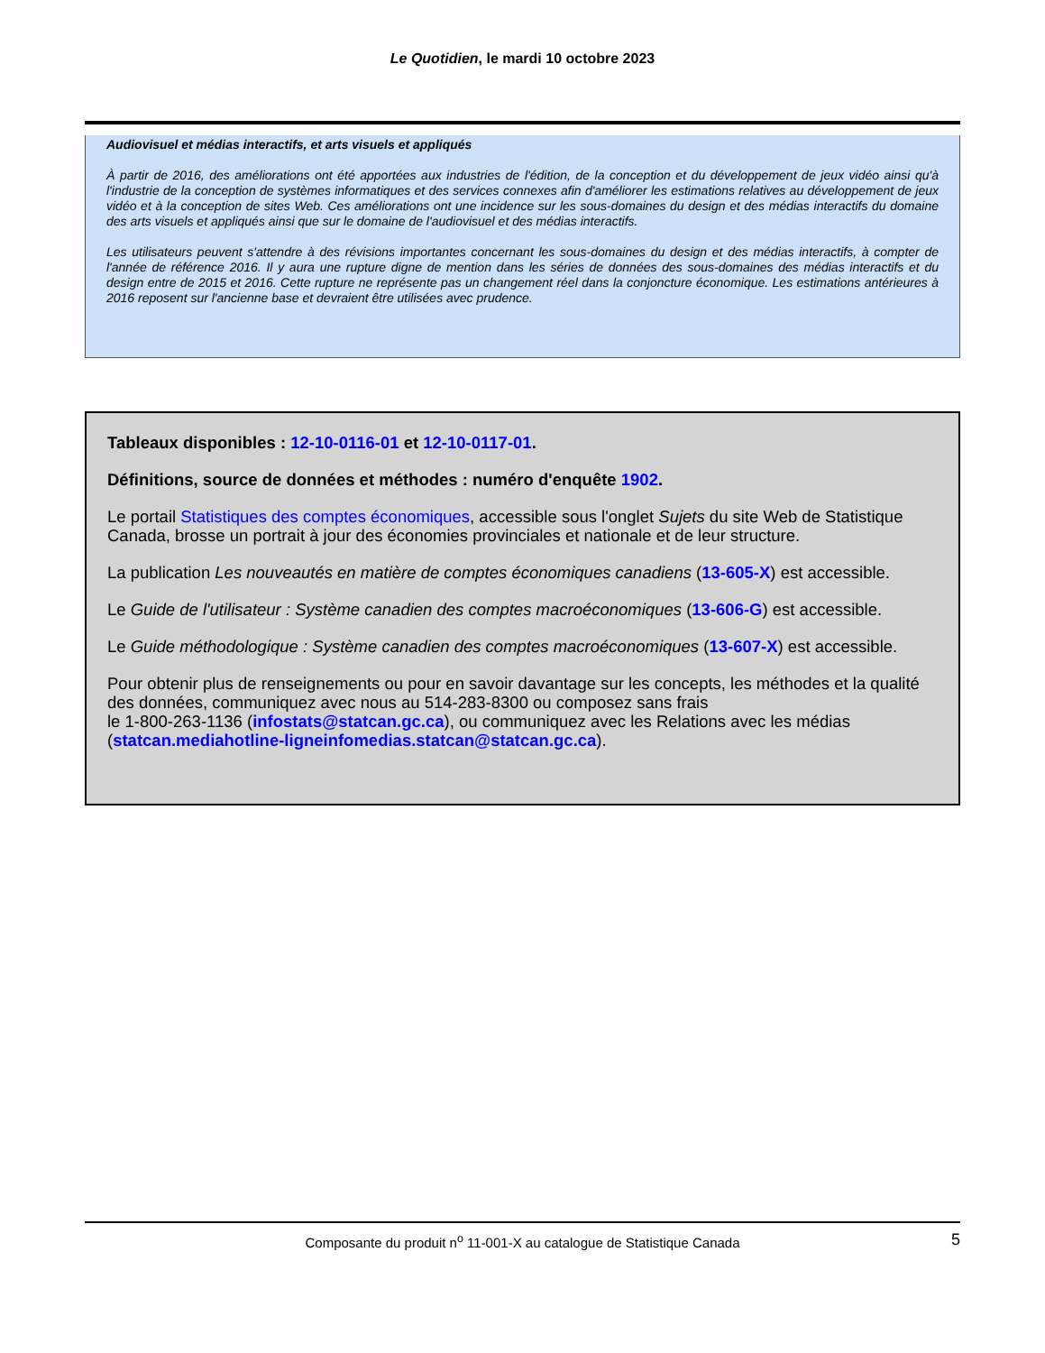Le Quotidien, le mardi 10 octobre 2023
Audiovisuel et médias interactifs, et arts visuels et appliqués
À partir de 2016, des améliorations ont été apportées aux industries de l'édition, de la conception et du développement de jeux vidéo ainsi qu'à l'industrie de la conception de systèmes informatiques et des services connexes afin d'améliorer les estimations relatives au développement de jeux vidéo et à la conception de sites Web. Ces améliorations ont une incidence sur les sous-domaines du design et des médias interactifs du domaine des arts visuels et appliqués ainsi que sur le domaine de l'audiovisuel et des médias interactifs.
Les utilisateurs peuvent s'attendre à des révisions importantes concernant les sous-domaines du design et des médias interactifs, à compter de l'année de référence 2016. Il y aura une rupture digne de mention dans les séries de données des sous-domaines des médias interactifs et du design entre de 2015 et 2016. Cette rupture ne représente pas un changement réel dans la conjoncture économique. Les estimations antérieures à 2016 reposent sur l'ancienne base et devraient être utilisées avec prudence.
Tableaux disponibles : 12-10-0116-01 et 12-10-0117-01.
Définitions, source de données et méthodes : numéro d'enquête 1902.
Le portail Statistiques des comptes économiques, accessible sous l'onglet Sujets du site Web de Statistique Canada, brosse un portrait à jour des économies provinciales et nationale et de leur structure.
La publication Les nouveautés en matière de comptes économiques canadiens (13-605-X) est accessible.
Le Guide de l'utilisateur : Système canadien des comptes macroéconomiques (13-606-G) est accessible.
Le Guide méthodologique : Système canadien des comptes macroéconomiques (13-607-X) est accessible.
Pour obtenir plus de renseignements ou pour en savoir davantage sur les concepts, les méthodes et la qualité des données, communiquez avec nous au 514-283-8300 ou composez sans frais
le 1-800-263-1136 (infostats@statcan.gc.ca), ou communiquez avec les Relations avec les médias (statcan.mediahotline-ligneinfomedias.statcan@statcan.gc.ca).
Composante du produit n<sup>o</sup> 11-001-X au catalogue de Statistique Canada 5